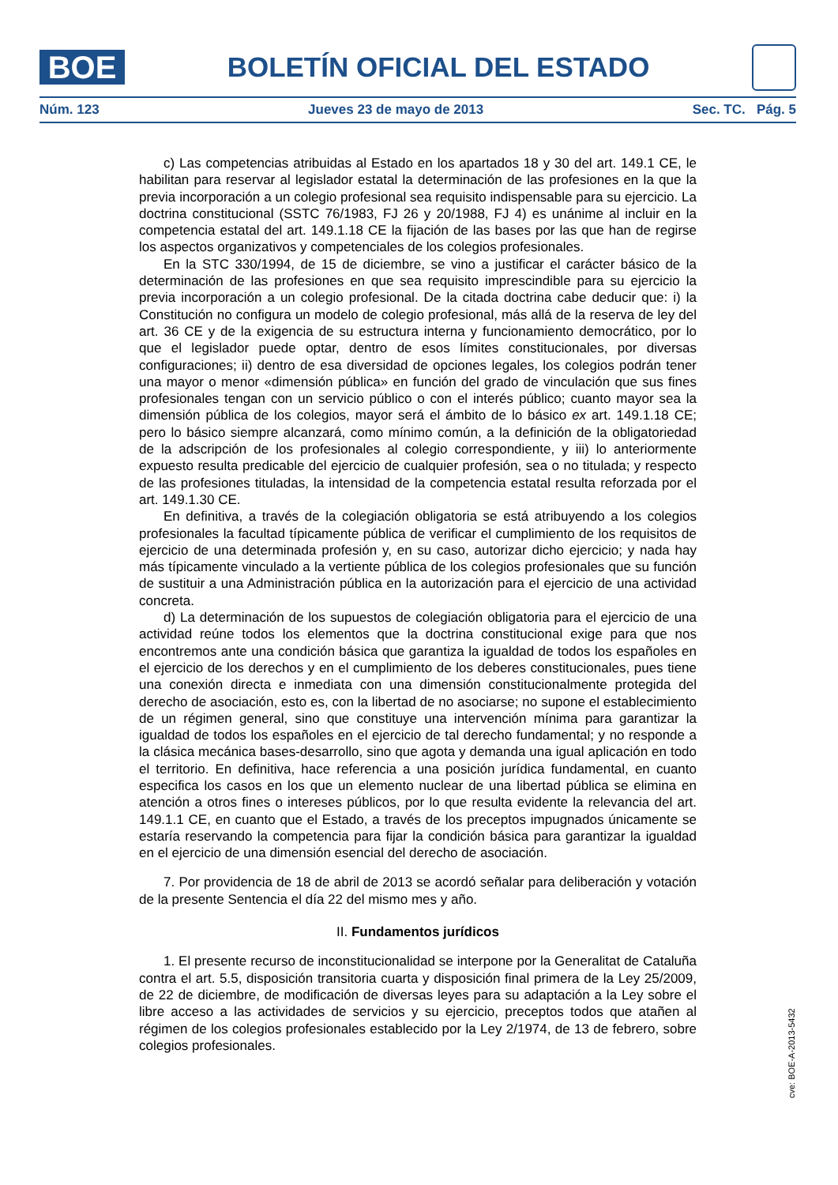BOE
BOLETÍN OFICIAL DEL ESTADO
Núm. 123 Jueves 23 de mayo de 2013 Sec. TC. Pág. 5
c) Las competencias atribuidas al Estado en los apartados 18 y 30 del art. 149.1 CE, le habilitan para reservar al legislador estatal la determinación de las profesiones en la que la previa incorporación a un colegio profesional sea requisito indispensable para su ejercicio. La doctrina constitucional (SSTC 76/1983, FJ 26 y 20/1988, FJ 4) es unánime al incluir en la competencia estatal del art. 149.1.18 CE la fijación de las bases por las que han de regirse los aspectos organizativos y competenciales de los colegios profesionales.
En la STC 330/1994, de 15 de diciembre, se vino a justificar el carácter básico de la determinación de las profesiones en que sea requisito imprescindible para su ejercicio la previa incorporación a un colegio profesional. De la citada doctrina cabe deducir que: i) la Constitución no configura un modelo de colegio profesional, más allá de la reserva de ley del art. 36 CE y de la exigencia de su estructura interna y funcionamiento democrático, por lo que el legislador puede optar, dentro de esos límites constitucionales, por diversas configuraciones; ii) dentro de esa diversidad de opciones legales, los colegios podrán tener una mayor o menor «dimensión pública» en función del grado de vinculación que sus fines profesionales tengan con un servicio público o con el interés público; cuanto mayor sea la dimensión pública de los colegios, mayor será el ámbito de lo básico ex art. 149.1.18 CE; pero lo básico siempre alcanzará, como mínimo común, a la definición de la obligatoriedad de la adscripción de los profesionales al colegio correspondiente, y iii) lo anteriormente expuesto resulta predicable del ejercicio de cualquier profesión, sea o no titulada; y respecto de las profesiones tituladas, la intensidad de la competencia estatal resulta reforzada por el art. 149.1.30 CE.
En definitiva, a través de la colegiación obligatoria se está atribuyendo a los colegios profesionales la facultad típicamente pública de verificar el cumplimiento de los requisitos de ejercicio de una determinada profesión y, en su caso, autorizar dicho ejercicio; y nada hay más típicamente vinculado a la vertiente pública de los colegios profesionales que su función de sustituir a una Administración pública en la autorización para el ejercicio de una actividad concreta.
d) La determinación de los supuestos de colegiación obligatoria para el ejercicio de una actividad reúne todos los elementos que la doctrina constitucional exige para que nos encontremos ante una condición básica que garantiza la igualdad de todos los españoles en el ejercicio de los derechos y en el cumplimiento de los deberes constitucionales, pues tiene una conexión directa e inmediata con una dimensión constitucionalmente protegida del derecho de asociación, esto es, con la libertad de no asociarse; no supone el establecimiento de un régimen general, sino que constituye una intervención mínima para garantizar la igualdad de todos los españoles en el ejercicio de tal derecho fundamental; y no responde a la clásica mecánica bases-desarrollo, sino que agota y demanda una igual aplicación en todo el territorio. En definitiva, hace referencia a una posición jurídica fundamental, en cuanto especifica los casos en los que un elemento nuclear de una libertad pública se elimina en atención a otros fines o intereses públicos, por lo que resulta evidente la relevancia del art. 149.1.1 CE, en cuanto que el Estado, a través de los preceptos impugnados únicamente se estaría reservando la competencia para fijar la condición básica para garantizar la igualdad en el ejercicio de una dimensión esencial del derecho de asociación.
7. Por providencia de 18 de abril de 2013 se acordó señalar para deliberación y votación de la presente Sentencia el día 22 del mismo mes y año.
II. Fundamentos jurídicos
1. El presente recurso de inconstitucionalidad se interpone por la Generalitat de Cataluña contra el art. 5.5, disposición transitoria cuarta y disposición final primera de la Ley 25/2009, de 22 de diciembre, de modificación de diversas leyes para su adaptación a la Ley sobre el libre acceso a las actividades de servicios y su ejercicio, preceptos todos que atañen al régimen de los colegios profesionales establecido por la Ley 2/1974, de 13 de febrero, sobre colegios profesionales.
cve: BOE-A-2013-5432